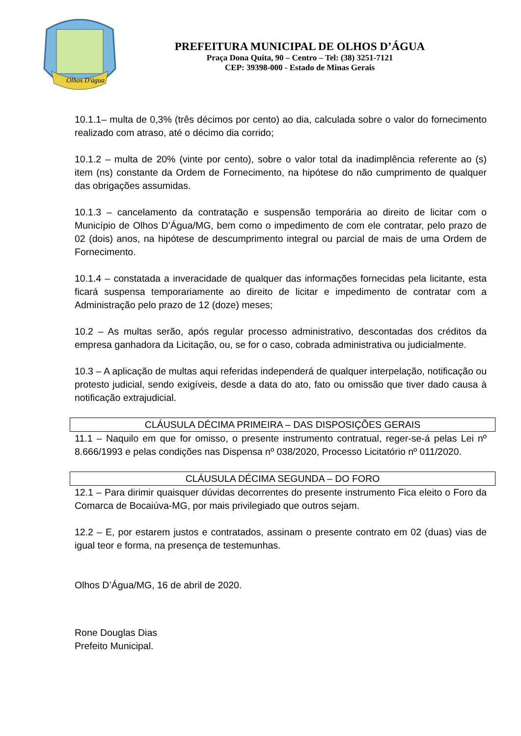Olhos D'água
PREFEITURA MUNICIPAL DE OLHOS D’ÁGUA
Praça Dona Quita, 90 – Centro – Tel: (38) 3251-7121
CEP: 39398-000 - Estado de Minas Gerais
10.1.1– multa de 0,3% (três décimos por cento) ao dia, calculada sobre o valor do fornecimento realizado com atraso, até o décimo dia corrido;
10.1.2 – multa de 20% (vinte por cento), sobre o valor total da inadimplência referente ao (s) item (ns) constante da Ordem de Fornecimento, na hipótese do não cumprimento de qualquer das obrigações assumidas.
10.1.3 – cancelamento da contratação e suspensão temporária ao direito de licitar com o Município de Olhos D’Água/MG, bem como o impedimento de com ele contratar, pelo prazo de 02 (dois) anos, na hipótese de descumprimento integral ou parcial de mais de uma Ordem de Fornecimento.
10.1.4 – constatada a inveracidade de qualquer das informações fornecidas pela licitante, esta ficará suspensa temporariamente ao direito de licitar e impedimento de contratar com a Administração pelo prazo de 12 (doze) meses;
10.2 – As multas serão, após regular processo administrativo, descontadas dos créditos da empresa ganhadora da Licitação, ou, se for o caso, cobrada administrativa ou judicialmente.
10.3 – A aplicação de multas aqui referidas independerá de qualquer interpelação, notificação ou protesto judicial, sendo exigíveis, desde a data do ato, fato ou omissão que tiver dado causa à notificação extrajudicial.
CLÁUSULA DÉCIMA PRIMEIRA – DAS DISPOSIÇÕES GERAIS
11.1 – Naquilo em que for omisso, o presente instrumento contratual, reger-se-á pelas Lei nº 8.666/1993 e pelas condições nas Dispensa nº 038/2020, Processo Licitatório nº 011/2020.
CLÁUSULA DÉCIMA SEGUNDA – DO FORO
12.1 – Para dirimir quaisquer dúvidas decorrentes do presente instrumento Fica eleito o Foro da Comarca de Bocaiúva-MG, por mais privilegiado que outros sejam.
12.2 – E, por estarem justos e contratados, assinam o presente contrato em 02 (duas) vias de igual teor e forma, na presença de testemunhas.
Olhos D’Água/MG, 16 de abril de 2020.
Rone Douglas Dias
Prefeito Municipal.